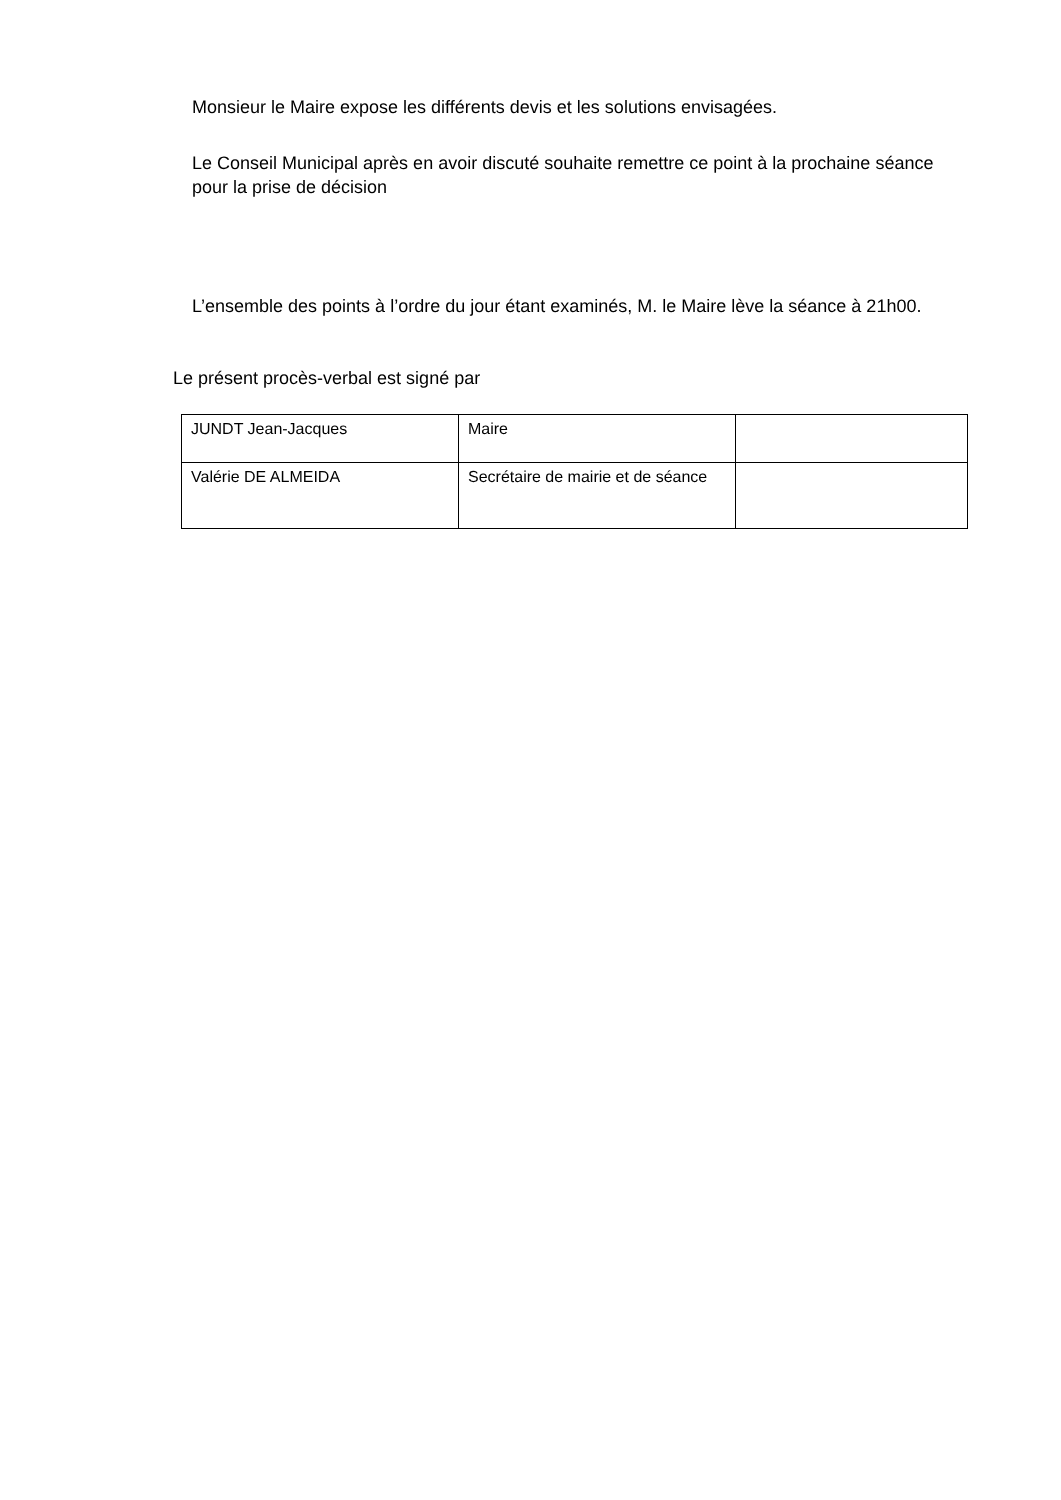Monsieur le Maire expose les différents devis et les solutions envisagées.
Le Conseil Municipal après en avoir discuté souhaite remettre ce point à la prochaine séance pour la prise de décision
L’ensemble des points à l’ordre du jour étant examinés, M. le Maire lève la séance à 21h00.
Le présent procès-verbal est signé par
| JUNDT Jean-Jacques | Maire | |
| Valérie DE ALMEIDA | Secrétaire de mairie et de séance | |